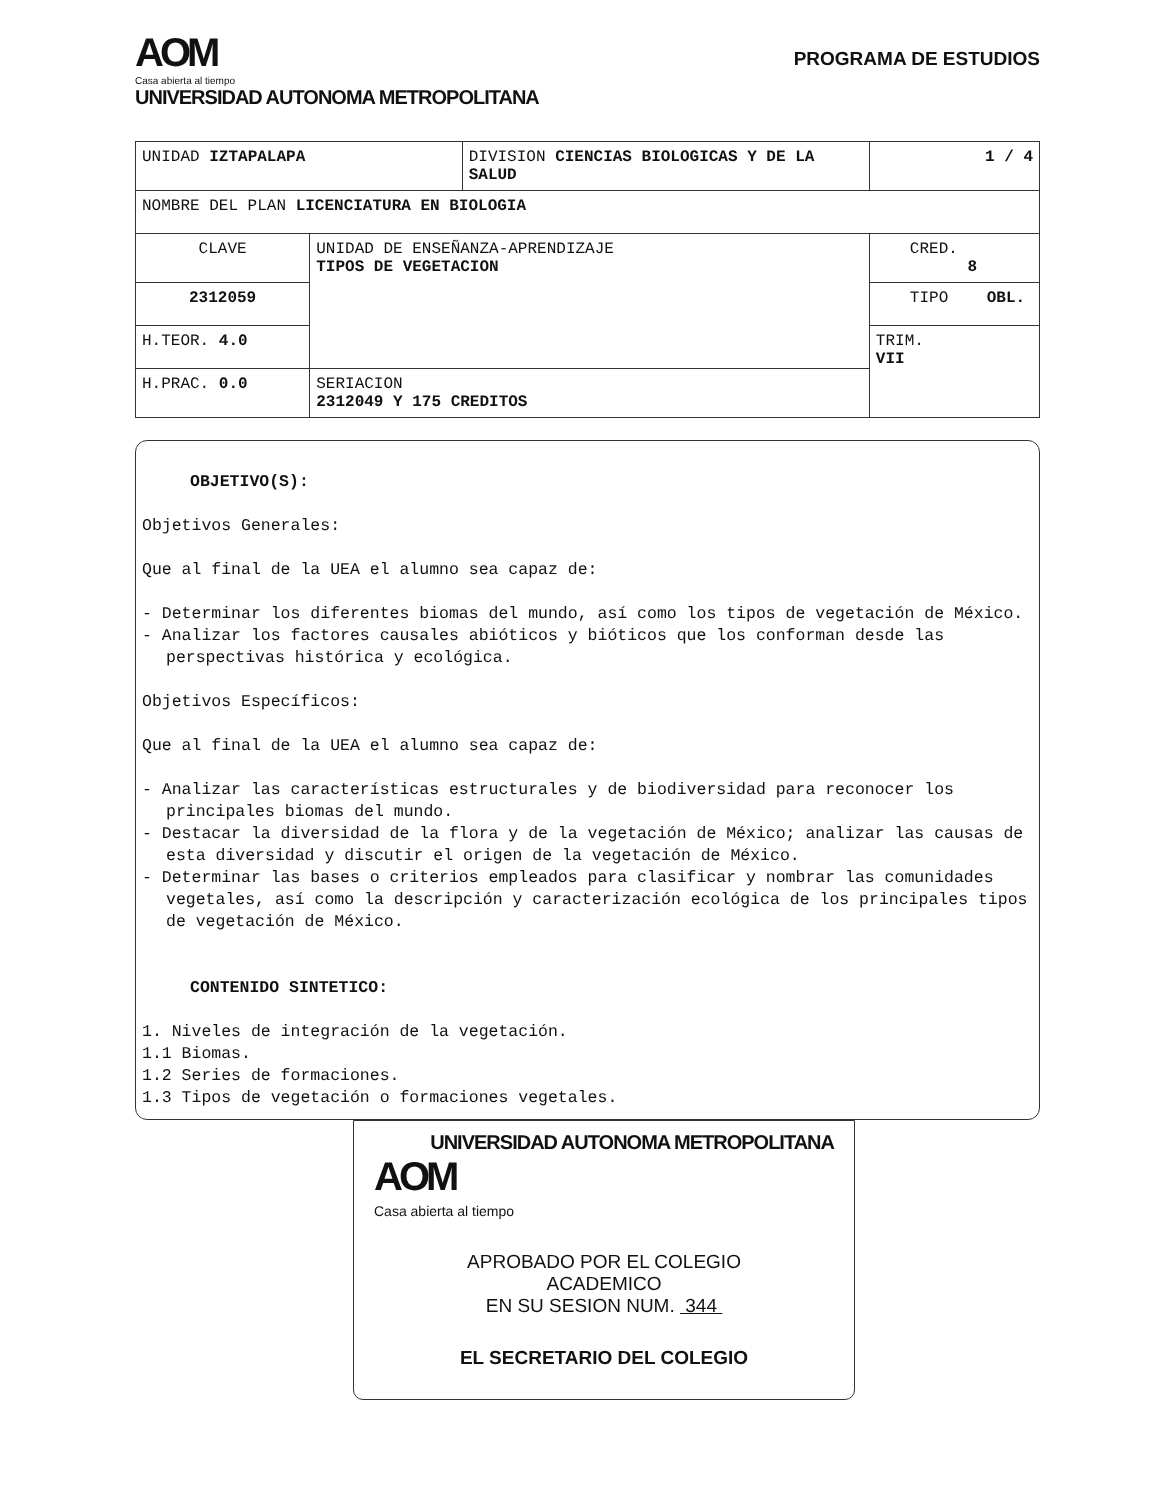AOM
Casa abierta al tiempo
UNIVERSIDAD AUTONOMA METROPOLITANA
PROGRAMA DE ESTUDIOS
| UNIDAD IZTAPALAPA | | DIVISION CIENCIAS BIOLOGICAS Y DE LA SALUD | | 1 / 4 |
| NOMBRE DEL PLAN LICENCIATURA EN BIOLOGIA | | | | |
| CLAVE | UNIDAD DE ENSEÑANZA-APRENDIZAJE TIPOS DE VEGETACION | | CRED. 8 | |
| 2312059 | | | TIPO OBL. | |
| H.TEOR. 4.0 | | | TRIM. VII | |
| H.PRAC. 0.0 | SERIACION 2312049 Y 175 CREDITOS | | | |
OBJETIVO(S):
Objetivos Generales:
Que al final de la UEA el alumno sea capaz de:
- Determinar los diferentes biomas del mundo, así como los tipos de vegetación de México.
- Analizar los factores causales abióticos y bióticos que los conforman desde las perspectivas histórica y ecológica.
Objetivos Específicos:
Que al final de la UEA el alumno sea capaz de:
- Analizar las características estructurales y de biodiversidad para reconocer los principales biomas del mundo.
- Destacar la diversidad de la flora y de la vegetación de México; analizar las causas de esta diversidad y discutir el origen de la vegetación de México.
- Determinar las bases o criterios empleados para clasificar y nombrar las comunidades vegetales, así como la descripción y caracterización ecológica de los principales tipos de vegetación de México.
CONTENIDO SINTETICO:
1. Niveles de integración de la vegetación.
1.1 Biomas.
1.2 Series de formaciones.
1.3 Tipos de vegetación o formaciones vegetales.
UNIVERSIDAD AUTONOMA METROPOLITANA
AOM
Casa abierta al tiempo
APROBADO POR EL COLEGIO
ACADEMICO
EN SU SESION NUM. 344
EL SECRETARIO DEL COLEGIO